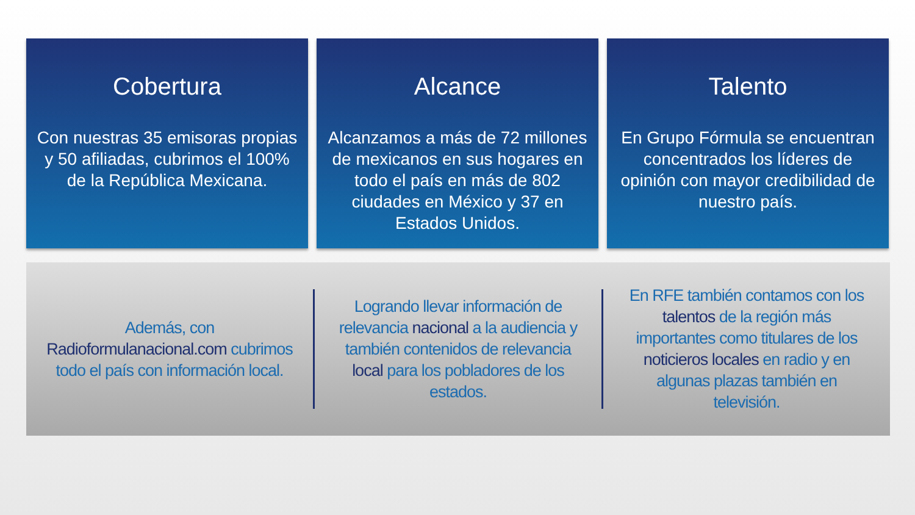Cobertura
Con nuestras 35 emisoras propias y 50 afiliadas, cubrimos el 100% de la República Mexicana.
Alcance
Alcanzamos a más de 72 millones de mexicanos en sus hogares en todo el país en más de 802 ciudades en México y 37 en Estados Unidos.
Talento
En Grupo Fórmula se encuentran concentrados los líderes de opinión con mayor credibilidad de nuestro país.
Además, con Radioformulanacional.com cubrimos todo el país con información local.
Logrando llevar información de relevancia nacional a la audiencia y también contenidos de relevancia local para los pobladores de los estados.
En RFE también contamos con los talentos de la región más importantes como titulares de los noticieros locales en radio y en algunas plazas también en televisión.